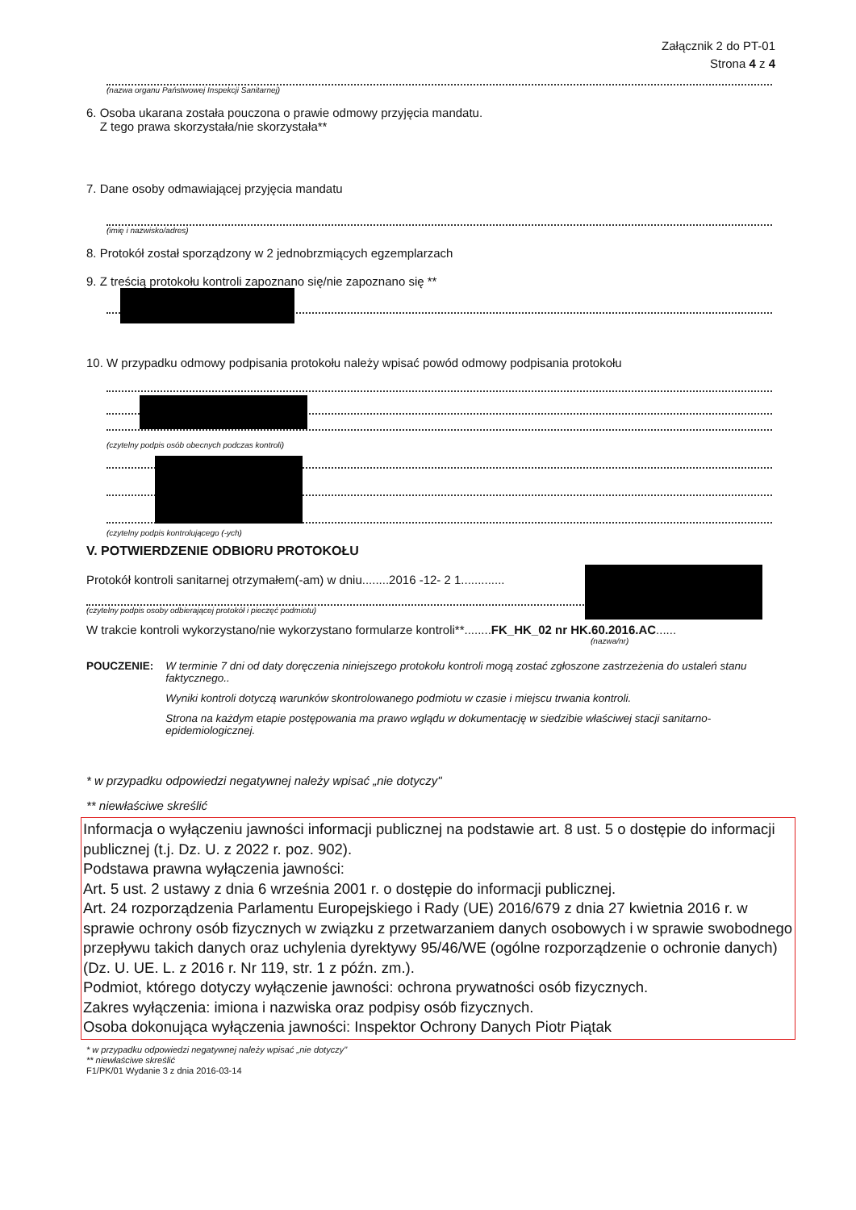Załącznik 2 do PT-01
Strona 4 z 4
(nazwa organu Państwowej Inspekcji Sanitarnej)
6. Osoba ukarana została pouczona o prawie odmowy przyjęcia mandatu.
Z tego prawa skorzystała/nie skorzystała**
7. Dane osoby odmawiającej przyjęcia mandatu
(imię i nazwisko/adres)
8. Protokół został sporządzony w 2 jednobrzmiących egzemplarzach
9. Z treścią protokołu kontroli zapoznano się/nie zapoznano się **
10. W przypadku odmowy podpisania protokołu należy wpisać powód odmowy podpisania protokołu
(czytelny podpis osób obecnych podczas kontroli)
(czytelny podpis kontrolującego (-ych)
V. POTWIERDZENIE ODBIORU PROTOKOŁU
Protokół kontroli sanitarnej otrzymałem(-am) w dniu........2016 -12- 2 1.............
(czytelny podpis osoby odbierającej protokół i pieczęć podmiotu)
W trakcie kontroli wykorzystano/nie wykorzystano formularze kontroli**........FK_HK_02 nr HK.60.2016.AC......
(nazwa/nr)
POUCZENIE: W terminie 7 dni od daty doręczenia niniejszego protokołu kontroli mogą zostać zgłoszone zastrzeżenia do ustaleń stanu faktycznego..
Wyniki kontroli dotyczą warunków skontrolowanego podmiotu w czasie i miejscu trwania kontroli.
Strona na każdym etapie postępowania ma prawo wglądu w dokumentację w siedzibie właściwej stacji sanitarno-epidemiologicznej.
* w przypadku odpowiedzi negatywnej należy wpisać „nie dotyczy"
** niewłaściwe skreślić
Informacja o wyłączeniu jawności informacji publicznej na podstawie art. 8 ust. 5 o dostępie do informacji publicznej (t.j. Dz. U. z 2022 r. poz. 902).
Podstawa prawna wyłączenia jawności:
Art. 5 ust. 2 ustawy z dnia 6 września 2001 r. o dostępie do informacji publicznej.
Art. 24 rozporządzenia Parlamentu Europejskiego i Rady (UE) 2016/679 z dnia 27 kwietnia 2016 r. w sprawie ochrony osób fizycznych w związku z przetwarzaniem danych osobowych i w sprawie swobodnego przepływu takich danych oraz uchylenia dyrektywy 95/46/WE (ogólne rozporządzenie o ochronie danych) (Dz. U. UE. L. z 2016 r. Nr 119, str. 1 z późn. zm.).
Podmiot, którego dotyczy wyłączenie jawności: ochrona prywatności osób fizycznych.
Zakres wyłączenia: imiona i nazwiska oraz podpisy osób fizycznych.
Osoba dokonująca wyłączenia jawności: Inspektor Ochrony Danych Piotr Piątak
* w przypadku odpowiedzi negatywnej należy wpisać „nie dotyczy"
** niewłaściwe skreślić
F1/PK/01 Wydanie 3 z dnia 2016-03-14